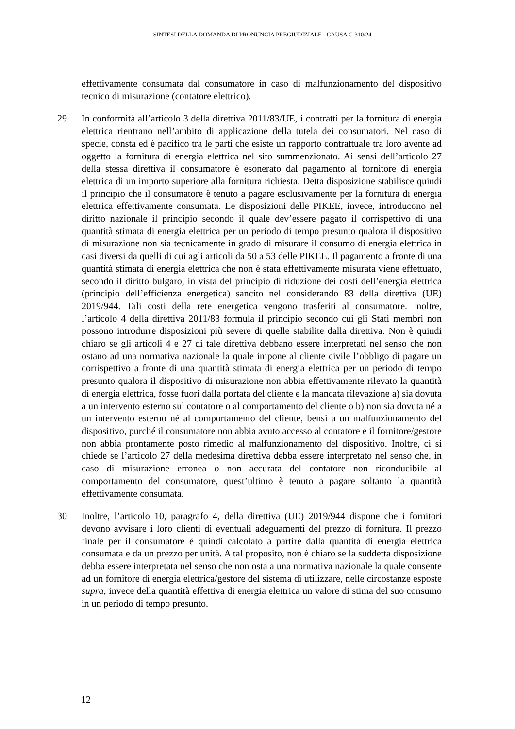SINTESI DELLA DOMANDA DI PRONUNCIA PREGIUDIZIALE - CAUSA C-310/24
effettivamente consumata dal consumatore in caso di malfunzionamento del dispositivo tecnico di misurazione (contatore elettrico).
29 In conformità all’articolo 3 della direttiva 2011/83/UE, i contratti per la fornitura di energia elettrica rientrano nell’ambito di applicazione della tutela dei consumatori. Nel caso di specie, consta ed è pacifico tra le parti che esiste un rapporto contrattuale tra loro avente ad oggetto la fornitura di energia elettrica nel sito summenzionato. Ai sensi dell’articolo 27 della stessa direttiva il consumatore è esonerato dal pagamento al fornitore di energia elettrica di un importo superiore alla fornitura richiesta. Detta disposizione stabilisce quindi il principio che il consumatore è tenuto a pagare esclusivamente per la fornitura di energia elettrica effettivamente consumata. Le disposizioni delle PIKEE, invece, introducono nel diritto nazionale il principio secondo il quale dev’essere pagato il corrispettivo di una quantità stimata di energia elettrica per un periodo di tempo presunto qualora il dispositivo di misurazione non sia tecnicamente in grado di misurare il consumo di energia elettrica in casi diversi da quelli di cui agli articoli da 50 a 53 delle PIKEE. Il pagamento a fronte di una quantità stimata di energia elettrica che non è stata effettivamente misurata viene effettuato, secondo il diritto bulgaro, in vista del principio di riduzione dei costi dell’energia elettrica (principio dell’efficienza energetica) sancito nel considerando 83 della direttiva (UE) 2019/944. Tali costi della rete energetica vengono trasferiti al consumatore. Inoltre, l’articolo 4 della direttiva 2011/83 formula il principio secondo cui gli Stati membri non possono introdurre disposizioni più severe di quelle stabilite dalla direttiva. Non è quindi chiaro se gli articoli 4 e 27 di tale direttiva debbano essere interpretati nel senso che non ostano ad una normativa nazionale la quale impone al cliente civile l’obbligo di pagare un corrispettivo a fronte di una quantità stimata di energia elettrica per un periodo di tempo presunto qualora il dispositivo di misurazione non abbia effettivamente rilevato la quantità di energia elettrica, fosse fuori dalla portata del cliente e la mancata rilevazione a) sia dovuta a un intervento esterno sul contatore o al comportamento del cliente o b) non sia dovuta né a un intervento esterno né al comportamento del cliente, bensì a un malfunzionamento del dispositivo, purché il consumatore non abbia avuto accesso al contatore e il fornitore/gestore non abbia prontamente posto rimedio al malfunzionamento del dispositivo. Inoltre, ci si chiede se l’articolo 27 della medesima direttiva debba essere interpretato nel senso che, in caso di misurazione erronea o non accurata del contatore non riconducibile al comportamento del consumatore, quest’ultimo è tenuto a pagare soltanto la quantità effettivamente consumata.
30 Inoltre, l’articolo 10, paragrafo 4, della direttiva (UE) 2019/944 dispone che i fornitori devono avvisare i loro clienti di eventuali adeguamenti del prezzo di fornitura. Il prezzo finale per il consumatore è quindi calcolato a partire dalla quantità di energia elettrica consumata e da un prezzo per unità. A tal proposito, non è chiaro se la suddetta disposizione debba essere interpretata nel senso che non osta a una normativa nazionale la quale consente ad un fornitore di energia elettrica/gestore del sistema di utilizzare, nelle circostanze esposte supra, invece della quantità effettiva di energia elettrica un valore di stima del suo consumo in un periodo di tempo presunto.
12